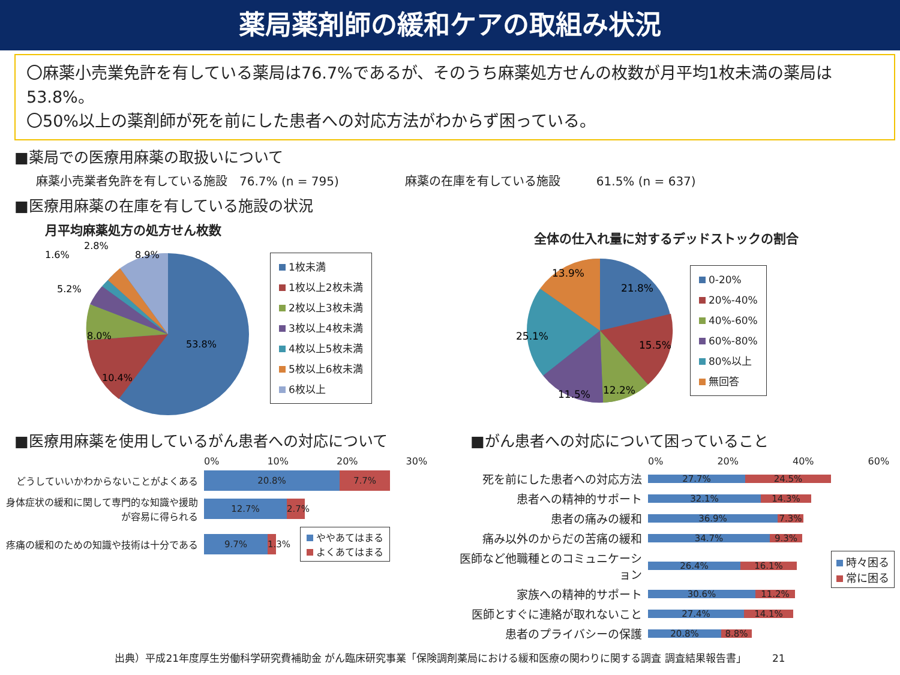薬局薬剤師の緩和ケアの取組み状況
〇麻薬小売業免許を有している薬局は76.7%であるが、そのうち麻薬処方せんの枚数が月平均1枚未満の薬局は53.8%。
〇50%以上の薬剤師が死を前にした患者への対応方法がわからず困っている。
■薬局での医療用麻薬の取扱いについて
麻薬小売業者免許を有している施設　76.7% (n = 795)
麻薬の在庫を有している施設　　　61.5% (n = 637)
■医療用麻薬の在庫を有している施設の状況
月平均麻薬処方の処方せん枚数
53.8%
10.4%
8.0%
5.2%
1.6%
2.8%
8.9%
1枚未満
1枚以上2枚未満
2枚以上3枚未満
3枚以上4枚未満
4枚以上5枚未満
5枚以上6枚未満
6枚以上
全体の仕入れ量に対するデッドストックの割合
21.8%
15.5%
12.2%
11.5%
25.1%
13.9%
0-20%
20%-40%
40%-60%
60%-80%
80%以上
無回答
■医療用麻薬を使用しているがん患者への対応について
0% 10% 20% 30%
どうしていいかわからないことがよくある
20.8% 7.7%
身体症状の緩和に関して専門的な知識や援助が容易に得られる
12.7%
2.7%
疼痛の緩和のための知識や技術は十分である
9.7%
1.3%
ややあてはまる
よくあてはまる
■がん患者への対応について困っていること
0% 20% 40% 60%
死を前にした患者への対応方法
27.7% 24.5%
患者への精神的サポート
32.1% 14.3%
患者の痛みの緩和
36.9% 7.3%
痛み以外のからだの苦痛の緩和
34.7% 9.3%
医師など他職種とのコミュニケーション
26.4% 16.1%
家族への精神的サポート
30.6% 11.2%
医師とすぐに連絡が取れないこと
27.4% 14.1%
患者のプライバシーの保護
20.8% 8.8%
時々困る
常に困る
出典）平成21年度厚生労働科学研究費補助金 がん臨床研究事業「保険調剤薬局における緩和医療の関わりに関する調査 調査結果報告書」　　　21